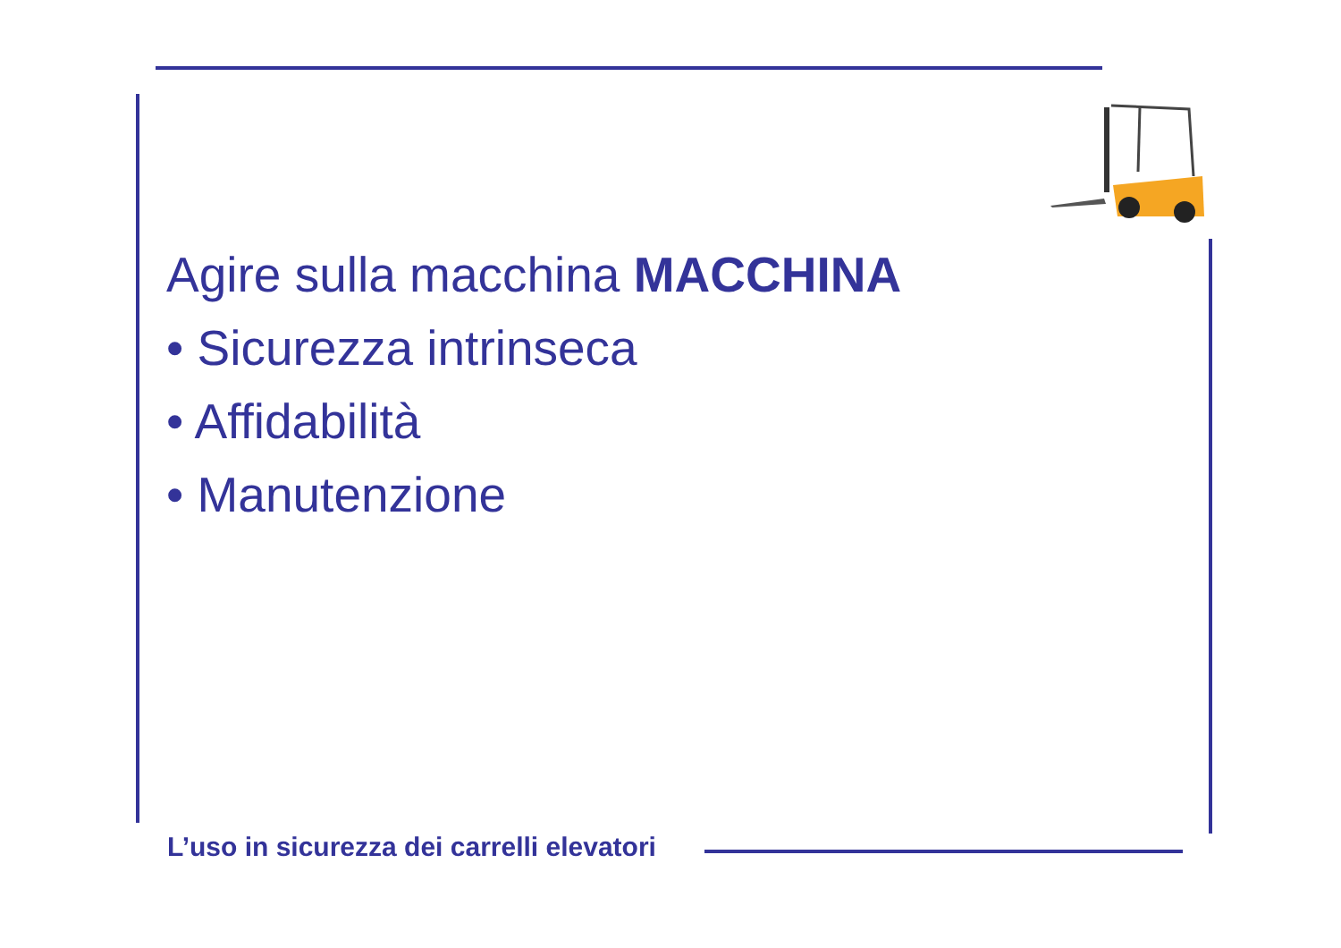Agire sulla macchina MACCHINA
• Sicurezza intrinseca
• Affidabilità
• Manutenzione
L’uso in sicurezza dei carrelli elevatori